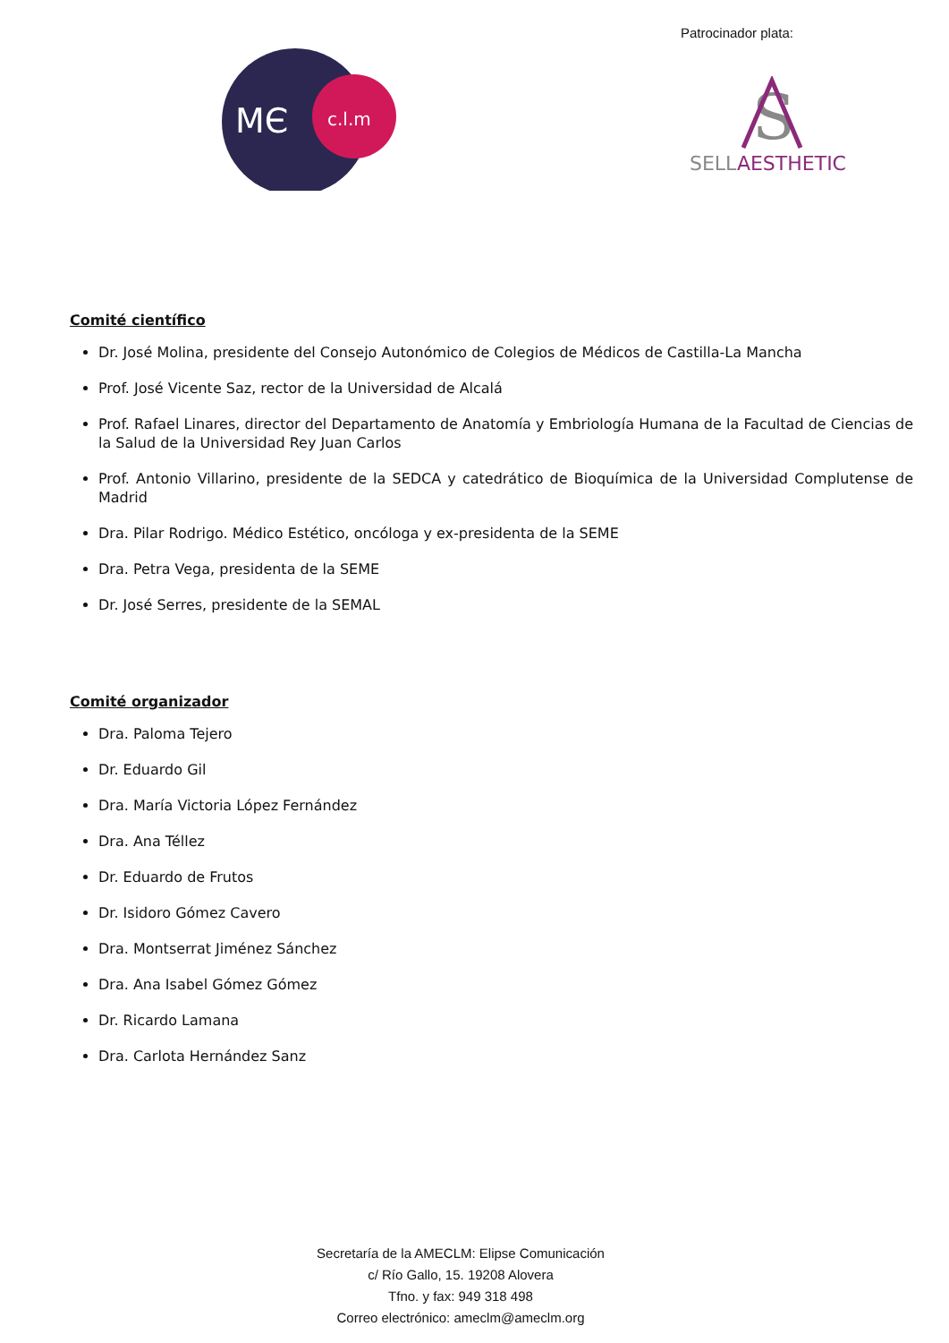MЄ
c.l.m
Patrocinador plata:
S
SELLAESTHETIC
Comité científico
Dr. José Molina, presidente del Consejo Autonómico de Colegios de Médicos de Castilla-La Mancha
Prof. José Vicente Saz, rector de la Universidad de Alcalá
Prof. Rafael Linares, director del Departamento de Anatomía y Embriología Humana de la Facultad de Ciencias de la Salud de la Universidad Rey Juan Carlos
Prof. Antonio Villarino, presidente de la SEDCA y catedrático de Bioquímica de la Universidad Complutense de Madrid
Dra. Pilar Rodrigo. Médico Estético, oncóloga y ex-presidenta de la SEME
Dra. Petra Vega, presidenta de la SEME
Dr. José Serres, presidente de la SEMAL
Comité organizador
Dra. Paloma Tejero
Dr. Eduardo Gil
Dra. María Victoria López Fernández
Dra. Ana Téllez
Dr. Eduardo de Frutos
Dr. Isidoro Gómez Cavero
Dra. Montserrat Jiménez Sánchez
Dra. Ana Isabel Gómez Gómez
Dr. Ricardo Lamana
Dra. Carlota Hernández Sanz
Secretaría de la AMECLM: Elipse Comunicación
c/ Río Gallo, 15. 19208 Alovera
Tfno. y fax: 949 318 498
Correo electrónico: ameclm@ameclm.org